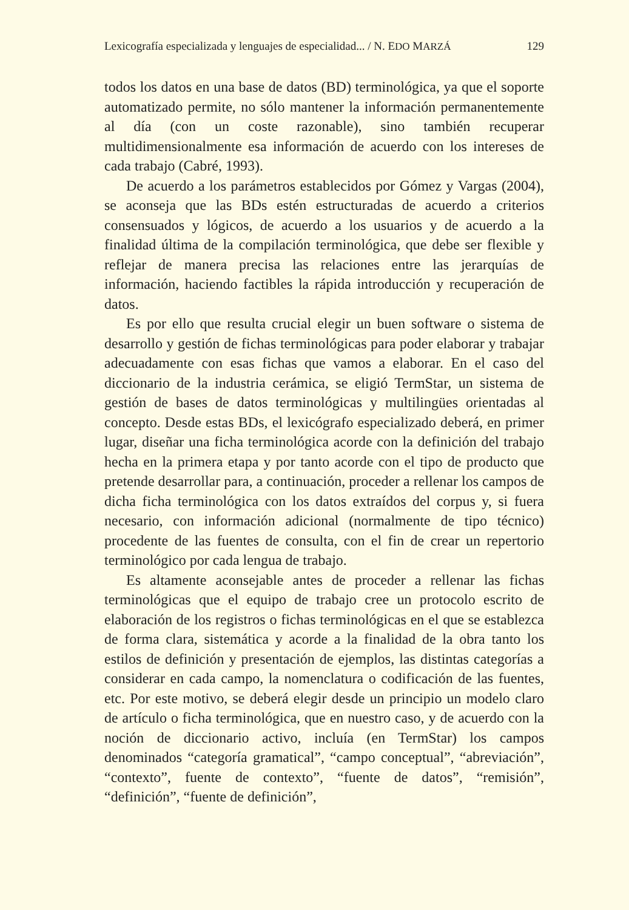Lexicografía especializada y lenguajes de especialidad... / N. EDO MARZÁ 129
todos los datos en una base de datos (BD) terminológica, ya que el soporte automatizado permite, no sólo mantener la información permanentemente al día (con un coste razonable), sino también recuperar multidimensionalmente esa información de acuerdo con los intereses de cada trabajo (Cabré, 1993).
De acuerdo a los parámetros establecidos por Gómez y Vargas (2004), se aconseja que las BDs estén estructuradas de acuerdo a criterios consensuados y lógicos, de acuerdo a los usuarios y de acuerdo a la finalidad última de la compilación terminológica, que debe ser flexible y reflejar de manera precisa las relaciones entre las jerarquías de información, haciendo factibles la rápida introducción y recuperación de datos.
Es por ello que resulta crucial elegir un buen software o sistema de desarrollo y gestión de fichas terminológicas para poder elaborar y trabajar adecuadamente con esas fichas que vamos a elaborar. En el caso del diccionario de la industria cerámica, se eligió TermStar, un sistema de gestión de bases de datos terminológicas y multilingües orientadas al concepto. Desde estas BDs, el lexicógrafo especializado deberá, en primer lugar, diseñar una ficha terminológica acorde con la definición del trabajo hecha en la primera etapa y por tanto acorde con el tipo de producto que pretende desarrollar para, a continuación, proceder a rellenar los campos de dicha ficha terminológica con los datos extraídos del corpus y, si fuera necesario, con información adicional (normalmente de tipo técnico) procedente de las fuentes de consulta, con el fin de crear un repertorio terminológico por cada lengua de trabajo.
Es altamente aconsejable antes de proceder a rellenar las fichas terminológicas que el equipo de trabajo cree un protocolo escrito de elaboración de los registros o fichas terminológicas en el que se establezca de forma clara, sistemática y acorde a la finalidad de la obra tanto los estilos de definición y presentación de ejemplos, las distintas categorías a considerar en cada campo, la nomenclatura o codificación de las fuentes, etc. Por este motivo, se deberá elegir desde un principio un modelo claro de artículo o ficha terminológica, que en nuestro caso, y de acuerdo con la noción de diccionario activo, incluía (en TermStar) los campos denominados “categoría gramatical”, “campo conceptual”, “abreviación”, “contexto”, fuente de contexto”, “fuente de datos”, “remisión”, “definición”, “fuente de definición”,